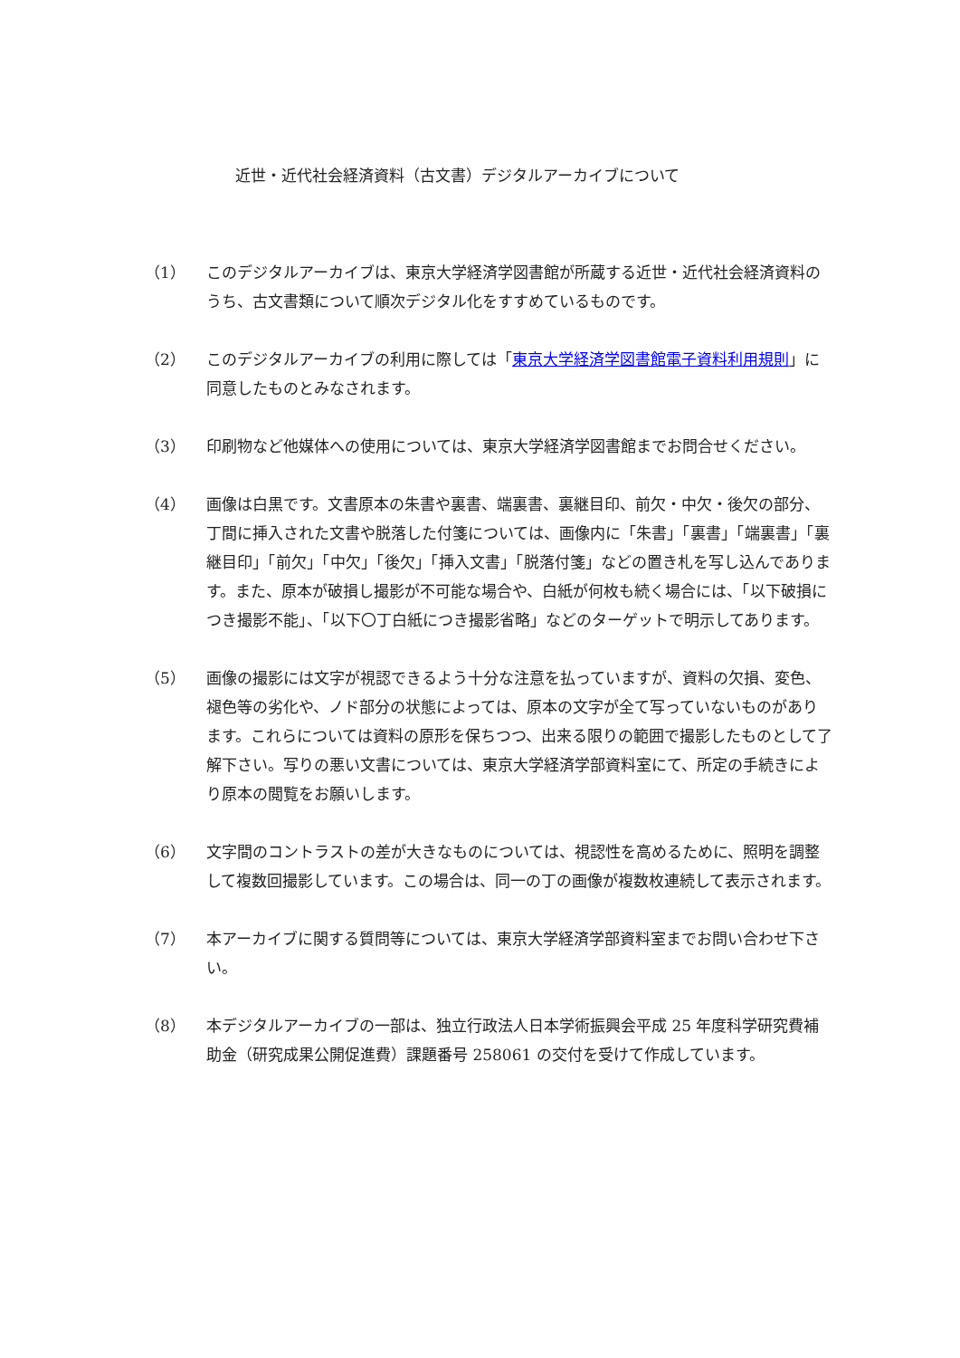近世・近代社会経済資料（古文書）デジタルアーカイブについて
（1） このデジタルアーカイブは、東京大学経済学図書館が所蔵する近世・近代社会経済資料のうち、古文書類について順次デジタル化をすすめているものです。
（2） このデジタルアーカイブの利用に際しては「東京大学経済学図書館電子資料利用規則」に同意したものとみなされます。
（3） 印刷物など他媒体への使用については、東京大学経済学図書館までお問合せください。
（4） 画像は白黒です。文書原本の朱書や裏書、端裏書、裏継目印、前欠・中欠・後欠の部分、丁間に挿入された文書や脱落した付箋については、画像内に「朱書」「裏書」「端裏書」「裏継目印」「前欠」「中欠」「後欠」「挿入文書」「脱落付箋」などの置き札を写し込んであります。また、原本が破損し撮影が不可能な場合や、白紙が何枚も続く場合には、「以下破損につき撮影不能」、「以下〇丁白紙につき撮影省略」などのターゲットで明示してあります。
（5） 画像の撮影には文字が視認できるよう十分な注意を払っていますが、資料の欠損、変色、褪色等の劣化や、ノド部分の状態によっては、原本の文字が全て写っていないものがあります。これらについては資料の原形を保ちつつ、出来る限りの範囲で撮影したものとして了解下さい。写りの悪い文書については、東京大学経済学部資料室にて、所定の手続きにより原本の閲覧をお願いします。
（6） 文字間のコントラストの差が大きなものについては、視認性を高めるために、照明を調整して複数回撮影しています。この場合は、同一の丁の画像が複数枚連続して表示されます。
（7） 本アーカイブに関する質問等については、東京大学経済学部資料室までお問い合わせ下さい。
（8） 本デジタルアーカイブの一部は、独立行政法人日本学術振興会平成 25 年度科学研究費補助金（研究成果公開促進費）課題番号 258061 の交付を受けて作成しています。